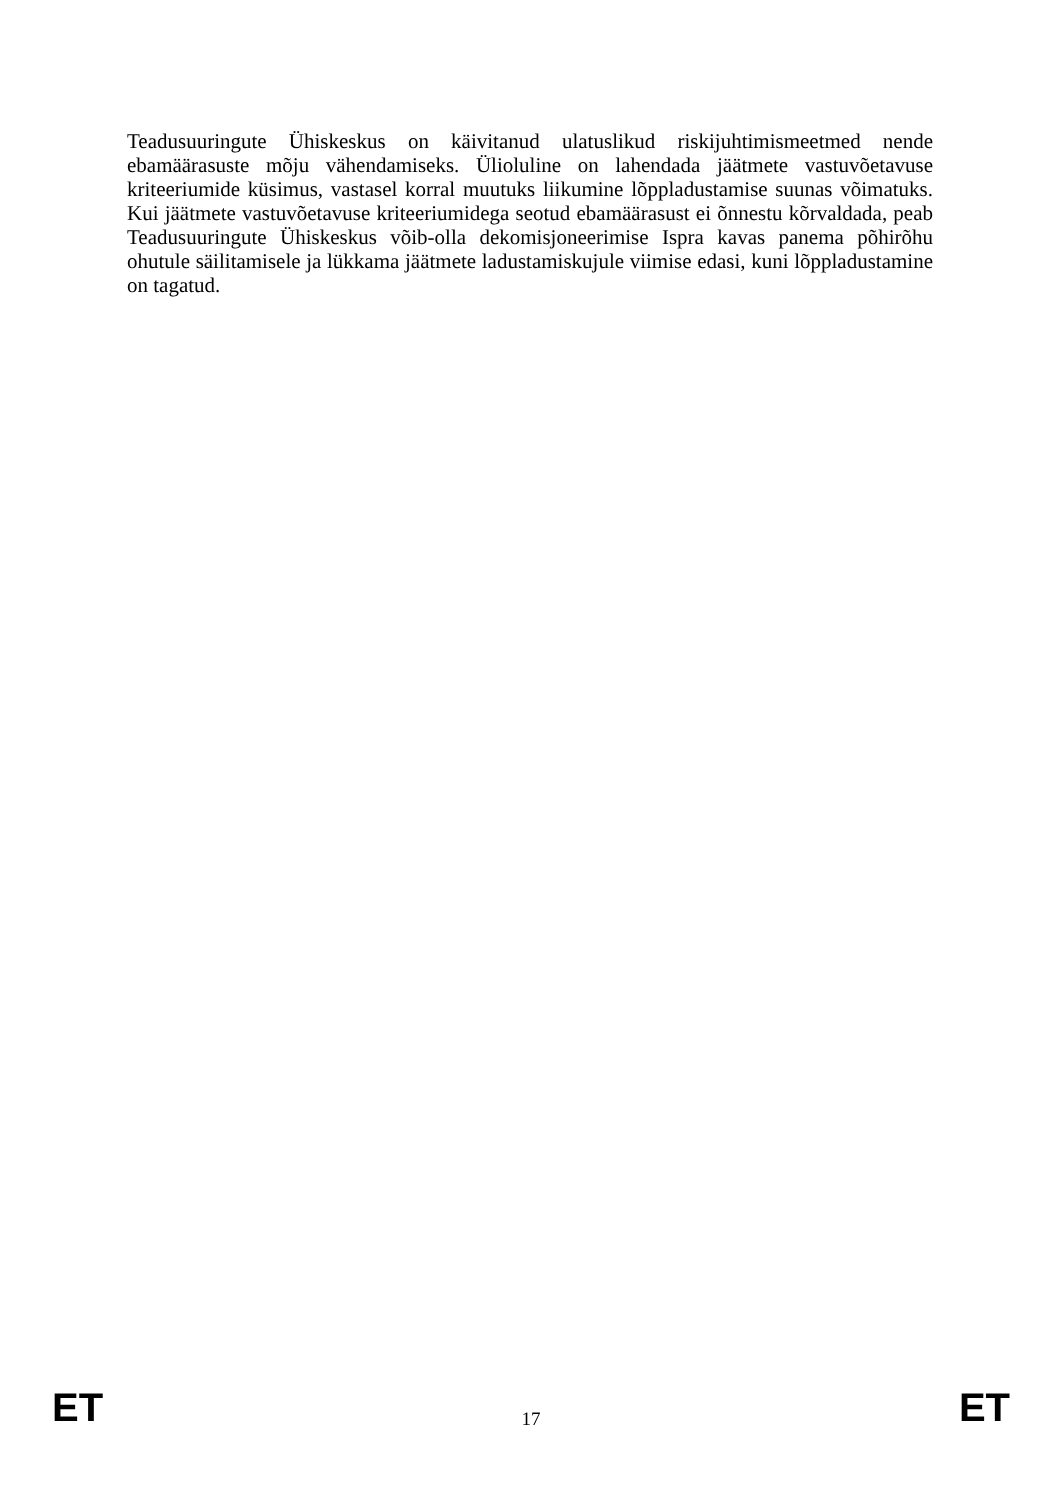Teadusuuringute Ühiskeskus on käivitanud ulatuslikud riskijuhtimismeetmed nende ebamäärasuste mõju vähendamiseks. Ülioluline on lahendada jäätmete vastuvõetavuse kriteeriumide küsimus, vastasel korral muutuks liikumine lõppladustamise suunas võimatuks. Kui jäätmete vastuvõetavuse kriteeriumidega seotud ebamäärasust ei õnnestu kõrvaldada, peab Teadusuuringute Ühiskeskus võib-olla dekomisjoneerimise Ispra kavas panema põhirõhu ohutule säilitamisele ja lükkama jäätmete ladustamiskujule viimise edasi, kuni lõppladustamine on tagatud.
ET 17 ET